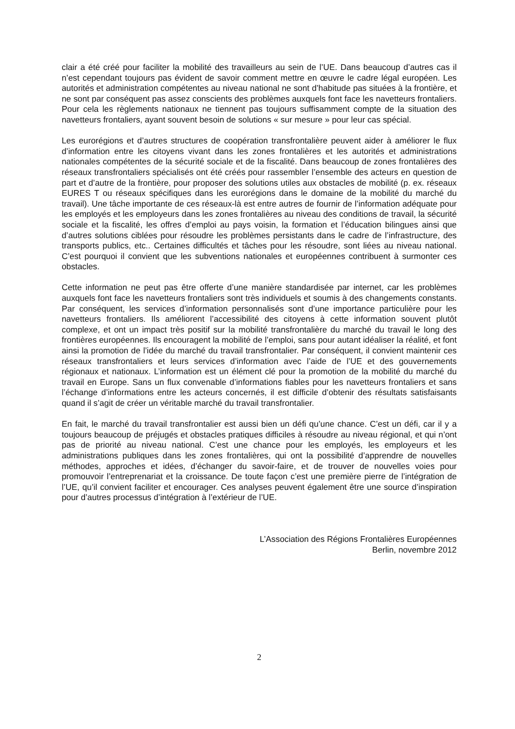clair a été créé pour faciliter la mobilité des travailleurs au sein de l’UE. Dans beaucoup d’autres cas il n’est cependant toujours pas évident de savoir comment mettre en œuvre le cadre légal européen. Les autorités et administration compétentes au niveau national ne sont d’habitude pas situées à la frontière, et ne sont par conséquent pas assez conscients des problèmes auxquels font face les navetteurs frontaliers. Pour cela les règlements nationaux ne tiennent pas toujours suffisamment compte de la situation des navetteurs frontaliers, ayant souvent besoin de solutions « sur mesure » pour leur cas spécial.
Les eurorégions et d’autres structures de coopération transfrontalière peuvent aider à améliorer le flux d’information entre les citoyens vivant dans les zones frontalières et les autorités et administrations nationales compétentes de la sécurité sociale et de la fiscalité. Dans beaucoup de zones frontalières des réseaux transfrontaliers spécialisés ont été créés pour rassembler l’ensemble des acteurs en question de part et d’autre de la frontière, pour proposer des solutions utiles aux obstacles de mobilité (p. ex. réseaux EURES T ou réseaux spécifiques dans les eurorégions dans le domaine de la mobilité du marché du travail). Une tâche importante de ces réseaux-là est entre autres de fournir de l’information adéquate pour les employés et les employeurs dans les zones frontalières au niveau des conditions de travail, la sécurité sociale et la fiscalité, les offres d’emploi au pays voisin, la formation et l’éducation bilingues ainsi que d’autres solutions ciblées pour résoudre les problèmes persistants dans le cadre de l’infrastructure, des transports publics, etc.. Certaines difficultés et tâches pour les résoudre, sont liées au niveau national. C’est pourquoi il convient que les subventions nationales et européennes contribuent à surmonter ces obstacles.
Cette information ne peut pas être offerte d’une manière standardisée par internet, car les problèmes auxquels font face les navetteurs frontaliers sont très individuels et soumis à des changements constants. Par conséquent, les services d’information personnalisés sont d’une importance particulière pour les navetteurs frontaliers. Ils améliorent l’accessibilité des citoyens à cette information souvent plutôt complexe, et ont un impact très positif sur la mobilité transfrontalière du marché du travail le long des frontières européennes. Ils encouragent la mobilité de l’emploi, sans pour autant idéaliser la réalité, et font ainsi la promotion de l’idée du marché du travail transfrontalier. Par conséquent, il convient maintenir ces réseaux transfrontaliers et leurs services d’information avec l’aide de l’UE et des gouvernements régionaux et nationaux. L’information est un élément clé pour la promotion de la mobilité du marché du travail en Europe. Sans un flux convenable d’informations fiables pour les navetteurs frontaliers et sans l’échange d’informations entre les acteurs concernés, il est difficile d’obtenir des résultats satisfaisants quand il s’agit de créer un véritable marché du travail transfrontalier.
En fait, le marché du travail transfrontalier est aussi bien un défi qu’une chance. C’est un défi, car il y a toujours beaucoup de préjugés et obstacles pratiques difficiles à résoudre au niveau régional, et qui n’ont pas de priorité au niveau national. C’est une chance pour les employés, les employeurs et les administrations publiques dans les zones frontalières, qui ont la possibilité d’apprendre de nouvelles méthodes, approches et idées, d’échanger du savoir-faire, et de trouver de nouvelles voies pour promouvoir l’entreprenariat et la croissance. De toute façon c’est une première pierre de l’intégration de l’UE, qu’il convient faciliter et encourager. Ces analyses peuvent également être une source d’inspiration pour d’autres processus d’intégration à l’extérieur de l’UE.
L’Association des Régions Frontalières Européennes
Berlin, novembre 2012
2